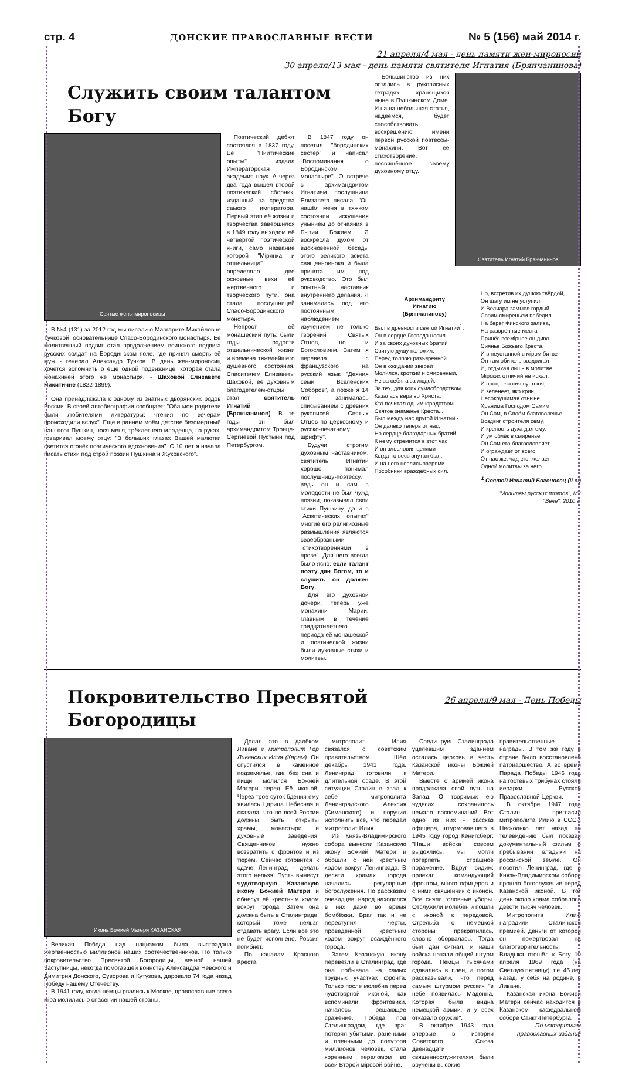стр. 4 ДОНСКИЕ ПРАВОСЛАВНЫЕ ВЕСТИ № 5 (156) май 2014 г.
21 апреля/4 мая - день памяти жен-мироносиц
30 апреля/13 мая - день памяти святителя Игнатия (Брянчанинова)
Служить своим талантом Богу
Святые жены мироносицы
В №4 (131) за 2012 год мы писали о Маргарите Михайловне Тучковой, основательнице Спасо-Бородинского монастыря. Её молитвенный подвиг стал продолжением воинского подвига русских солдат на Бородинском поле, где принял смерть её муж - генерал Александр Тучков. В день жен-мироносиц хочется вспомнить о ещё одной подвижнице, которая стала монахиней этого же монастыря, - Шаховой Елизавете Никитичне (1822-1899).
Она принадлежала к одному из знатных дворянских родов России. В своей автобиографии сообщает: "Оба мои родители были любителями литературы: чтения по вечерам происходили вслух". Ещё в раннем моём детстве безсмертный наш поэт Пушкин, нося меня, трёхлетнего младенца, на руках, говаривал моему отцу: "В больших глазах Вашей малютки светится огонёк поэтического вдохновения". С 10 лет я начала писать стихи под строй поэзии Пушкина и Жуковского".
Поэтический дебют состоялся в 1837 году. Её "Пиитические опыты" издала Императорская академия наук. А через два года вышел второй поэтический сборник, изданный на средства самого императора. Первый этап её жизни и творчества завершился в 1849 году выходом её четвёртой поэтической книги, само название которой "Мірянка и отшельница" определяло две основные вехи её жертвенного и творческого пути, она стала послушницей Спасо-Бородинского монстыря.
Непрост её монашеский путь: были годы радости отшельнической жизни и времена тяжелейшего душевного состояния. Спасителем Елизаветы Шаховой, её духовным благодетелем-отцом стал святитель Игнатий (Брянчанинов). В те годы он был архимандритом Троице-Сергиевой Пустыни под Петербургом.
В 1847 году он посетил "бородинских сестёр" и написал "Воспоминания о Бородинском монастыре". О встрече с архимандритом Игнатием послушница Елизавета писала: "Он нашёл меня в тяжком состоянии искушения унынием до отчаяния в Бытии Божием. Я воскресла духом от вдохновенной беседы этого великого аскета священноинока и была принята им под руководство. Это был опытный наставник внутреннего делания. Я занималась под его постоянным наблюдением изучением не только творений Святых Отцов, но и Богословием. Затем я перевела с французского на русский язык "Деяния семи Вселенских Соборов", а позже я 14 лет занималась списыванием с древних рукописей Святых Отцов по церковному и русско-печатному шрифту".
Будучи строгим духовным наставником, святитель Игнатий хорошо понимал послушницу-поэтессу, ведь он и сам в молодости не был чужд поэзии, показывал свои стихи Пушкину, да и в "Аскетических опытах" многие его религиозные размышления являются своеобразными "стихотворениями в прозе". Для него всегда было ясно: если талант поэту дан Богом, то и служить он должен Богу.
Для его духовной дочери, теперь уже монахини Марии, главным в течение тридцатилетнего периода её монашеской и поэтической жизни были духовные стихи и молитвы.
Большинство из них остались в рукописных тетрадях, хранящихся ныне в Пушкинском Доме. И наша небольшая статья, надеемся, будет способствовать воскрешению имени первой русской поэтессы-монахини. Вот её стихотворение, посвящённое своему духовному отцу.
Святитель Игнатий Брянчанинов
Архимандриту
Игнатию
(Брянчанинову)
Был в древности святой Игнатий<sup>1</sup>:
Он в сердце Господа носил
И за своих духовных братий
Святую душу положил.
Перед толпою разъяренной
Он в ожидании зверей
Молился, кроткий и смиренный,
Не за себя, а за людей.
За тех, для коих сумасбродством
Казалась вера во Христа,
Кто почитал одним юродством
Святое знаменье Креста...
Был между нас другой Игнатий -
Он далеко теперь от нас,
Но сердце благодарных братий
К нему стремится в этот час.
И он злословия цепями
Когда-то весь опутан был,
И на него неслись зверями
Пособники враждебных сил.
Но, встретив их душою твёрдой,
Он шагу им не уступил
И Велиара замысл гордый
Своим смиреньем победил.
На берег Финского залива,
На разорённые места
Принёс всемірное он диво -
Сиянье Божьего Креста.
И в неустанной с міром битве
Он там обитель воздвигал
И, отдыхая лишь в молитве,
Мірских отличий не искал.
И процвела сия пустыня,
И зеленеет, яко крин,
Несокрушимая отныне,
Хранима Господом Самим.
Он Сам, в Своём благоволенье
Воздвиг строителя сему,
И крепость духа дал ему,
И ум облёк в смиренье,
Он Сам его благословляет
И ограждает от всего,
От нас же, чад его, желает
Одной молитвы за него.
<sup>1</sup> Святой Игнатий Богоносец (II в.)
"Молитвы русских поэтов", М.: "Вече", 2010 г.
Покровительство Пресвятой Богородицы
26 апреля/9 мая - День Победы
Икона Божией Матери КАЗАНСКАЯ
Великая Победа над нацизмом была выстрадана жертвенностью миллионов наших соотечественников. Но только покровительство Пресвятой Богородицы, вечной нашей Заступницы, некогда помогавшей воинству Александра Невского и Димитрия Донского, Суворова и Кутузова, даровало 74 года назад Победу нашему Отечеству.
В 1941 году, когда немцы рвались к Москве, православные всего міра молились о спасении нашей страны.
Делал это в далёком Ливане и митрополит Гор Ливанских Илия (Карам). Он спустился в каменное подземелье, где без сна и пищи молился Божией Матери перед Её иконой. Через трое суток бдения ему явилась Царица Небесная и сказала, что по всей России должны быть открыты храмы, монастыри и духовные заведения. Священников нужно возвратить с фронтов и из тюрем. Сейчас готовится к сдаче Ленинград - делать этого нельзя. Пусть вынесут чудотворную Казанскую икону Божией Матери и обнесут её крестным ходом вокруг города. Затем она должна быть в Сталинграде, который тоже нельзя отдавать врагу. Если всё это не будет исполнено, Россия погибнет.
По каналам Красного Креста
митрополит Илия связался с советским правительством. Шёл декабрь 1941 года. Ленинград готовили к длительной осаде. В этой ситуации Сталин вызвал к себе митрополита Ленинградского Алексия (Симанского) и поручил исполнить всё, что передал митрополит Илия.
Из Князь-Владимирского собора вынесли Казанскую икону Божией Матери и обошли с ней крестным ходом вокруг Ленинграда. В десяти храмах города начались регулярные богослужения. По рассказам очевидцев, народ находился в них даже во время бомбёжки. Враг так и не переступил черты, проведённой крестным ходом вокруг осаждённого города.
Затем Казанскую икону перевезли в Сталинград, где она побывала на самых трудных участках фронта. Только после молебна перед чудотворной иконой, как вспоминали фронтовики, началось решающее сражение. Победа под Сталинградом, где враг потерял убитыми, ранеными и пленными до полутора миллионов человек, стала коренным переломом во всей Второй міровой войне.
Среди руин Сталинграда уцелевшим зданием осталась церковь в честь Казанской иконы Божией Матери.
Вместе с армией икона продолжала свой путь на Запад. О творимых ею чудесах сохранилось немало воспоминаний. Вот одно из них - рассказ офицера, штурмовавшего в 1945 году город Кёнигсберг: "Наши войска совсем выдохлись, мы могли потерпеть страшное поражение. Вдруг видим: приехал командующий фронтом, много офицеров и с ними священник с иконой. Все сняли головные уборы. Отслужили молебен и пошли с иконой к передовой. Стрельба с немецкой стороны прекратилась, словно оборвалась. Тогда был дан сигнал, и наши войска начали общий штурм города. Немцы тысячами сдавались в плен, а потом рассказывали, что перед самым штурмом русских "в небе появилась Мадонна, Которая была видна немецкой армии, и у всех отказало оружие".
В октябре 1943 года впервые в истории Советского Союза двенадцати священнослужителям были вручены высокие
правительственные награды. В том же году в стране было восстановлено патриаршество. А во время Парада Победы 1945 года на гостевых трибунах стояли иерархи Русской Православной Церкви.
В октябре 1947 года Сталин пригласил митрополита Илию в СССР. Несколько лет назад по телевидению был показан документальный фильм о пребывании владыки на российской земле. Он посетил Ленинград, где в Князь-Владимирском соборе прошло богослужение перед Казанской иконой. В тот день около храма собралось двести тысяч человек.
Митрополита Илию наградили Сталинской премией, деньги от которой он пожертвовал на благотворительность. Владыка отошёл к Богу 10 апреля 1969 года (на Светлую пятницу), т.е. 45 лет назад, у себя на родине, в Ливане.
Казанская икона Божией Матери сейчас находится в Казанском кафедральном соборе Санкт-Петербурга.
По материалам православных изданий